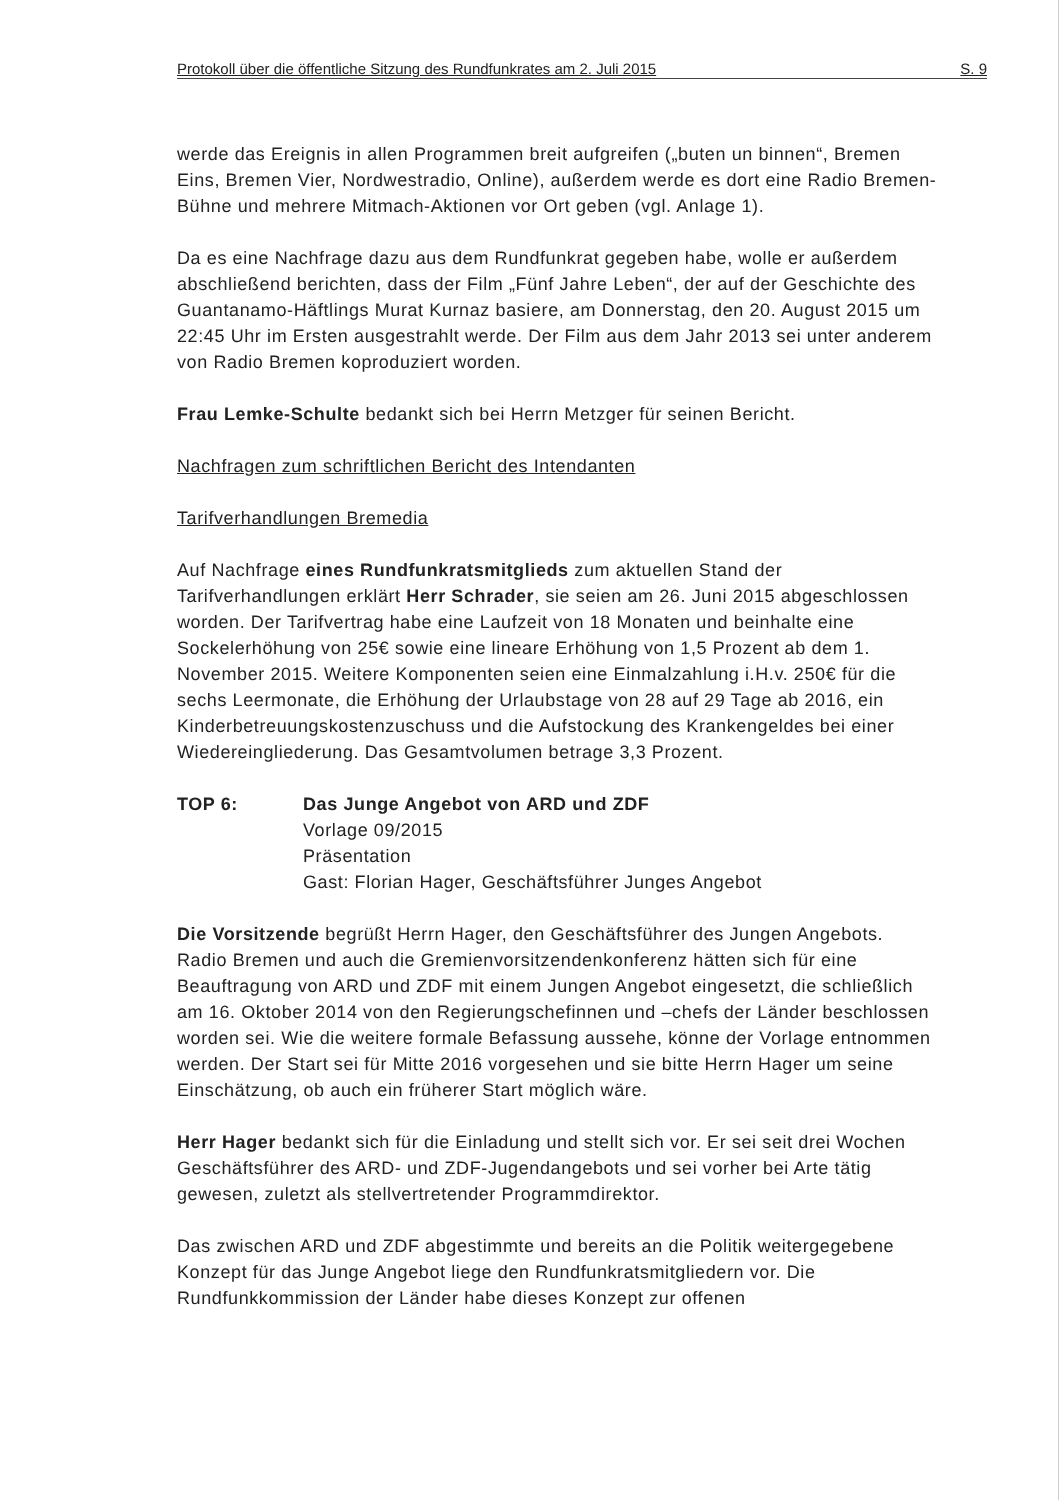Protokoll über die öffentliche Sitzung des Rundfunkrates am 2. Juli 2015 S. 9
werde das Ereignis in allen Programmen breit aufgreifen („buten un binnen“, Bremen Eins, Bremen Vier, Nordwestradio, Online), außerdem werde es dort eine Radio Bremen-Bühne und mehrere Mitmach-Aktionen vor Ort geben (vgl. Anlage 1).
Da es eine Nachfrage dazu aus dem Rundfunkrat gegeben habe, wolle er außerdem abschließend berichten, dass der Film „Fünf Jahre Leben“, der auf der Geschichte des Guantanamo-Häftlings Murat Kurnaz basiere, am Donnerstag, den 20. August 2015 um 22:45 Uhr im Ersten ausgestrahlt werde. Der Film aus dem Jahr 2013 sei unter anderem von Radio Bremen koproduziert worden.
Frau Lemke-Schulte bedankt sich bei Herrn Metzger für seinen Bericht.
Nachfragen zum schriftlichen Bericht des Intendanten
Tarifverhandlungen Bremedia
Auf Nachfrage eines Rundfunkratsmitglieds zum aktuellen Stand der Tarifverhandlungen erklärt Herr Schrader, sie seien am 26. Juni 2015 abgeschlossen worden. Der Tarifvertrag habe eine Laufzeit von 18 Monaten und beinhalte eine Sockelerhöhung von 25€ sowie eine lineare Erhöhung von 1,5 Prozent ab dem 1. November 2015. Weitere Komponenten seien eine Einmalzahlung i.H.v. 250€ für die sechs Leermonate, die Erhöhung der Urlaubstage von 28 auf 29 Tage ab 2016, ein Kinderbetreuungskostenzuschuss und die Aufstockung des Krankengeldes bei einer Wiedereingliederung. Das Gesamtvolumen betrage 3,3 Prozent.
TOP 6: Das Junge Angebot von ARD und ZDF
Vorlage 09/2015
Präsentation
Gast: Florian Hager, Geschäftsführer Junges Angebot
Die Vorsitzende begrüßt Herrn Hager, den Geschäftsführer des Jungen Angebots. Radio Bremen und auch die Gremienvorsitzendenkonferenz hätten sich für eine Beauftragung von ARD und ZDF mit einem Jungen Angebot eingesetzt, die schließlich am 16. Oktober 2014 von den Regierungschefinnen und –chefs der Länder beschlossen worden sei. Wie die weitere formale Befassung aussehe, könne der Vorlage entnommen werden. Der Start sei für Mitte 2016 vorgesehen und sie bitte Herrn Hager um seine Einschätzung, ob auch ein früherer Start möglich wäre.
Herr Hager bedankt sich für die Einladung und stellt sich vor. Er sei seit drei Wochen Geschäftsführer des ARD- und ZDF-Jugendangebots und sei vorher bei Arte tätig gewesen, zuletzt als stellvertretender Programmdirektor.
Das zwischen ARD und ZDF abgestimmte und bereits an die Politik weitergegebene Konzept für das Junge Angebot liege den Rundfunkratsmitgliedern vor. Die Rundfunkkommission der Länder habe dieses Konzept zur offenen